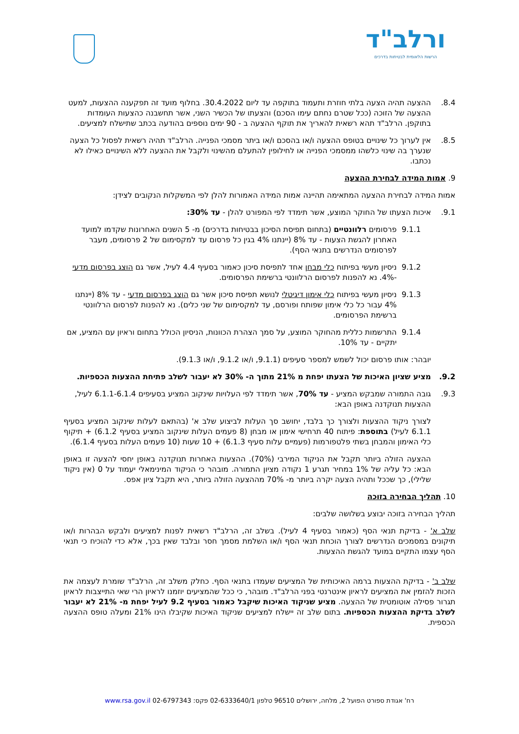ורלב"ד
הרשות הלאומית לבטיחות בדרכים
8.4. ההצעה תהיה הצעה בלתי חוזרת ותעמוד בתוקפה עד ליום 30.4.2022. בחלוף מועד זה תפקענה ההצעות, למעט ההצעה של הזוכה (ככל שטרם נחתם עימו הסכם) והצעתו של הכשיר השני, אשר תחשבנה כהצעות העומדות בתוקפן. הרלב"ד תהא רשאית להאריך את תוקף ההצעה ב - 90 ימים נוספים בהודעה בכתב שתישלח למציעים.
8.5. אין לערוך כל שינויים בטופס ההצעה ו/או בהסכם ו/או ביתר מסמכי הפנייה. הרלב"ד תהיה רשאית לפסול כל הצעה שנערך בה שינוי כלשהו ממסמכי הפנייה או לחילופין להתעלם מהשינוי ולקבל את ההצעה ללא השינויים כאילו לא נכתבו.
9. אמות המידה לבחירת ההצעה
אמות המידה לבחירת ההצעה המתאימה תהיינה אמות המידה האמורות להלן לפי המשקלות הנקובים לצידן:
9.1. איכות הצעתו של החוקר המוצע, אשר תימדד לפי המפורט להלן - עד 30%:
9.1.1 פרסומים רלוונטיים (בתחום תפיסת הסיכון בבטיחות בדרכים) מ- 5 השנים האחרונות שקדמו למועד האחרון להגשת הצעות - עד 8% (יינתנו 4% בגין כל פרסום עד למקסימום של 2 פרסומים, מעבר לפרסומים הנדרשים בתנאי הסף).
9.1.2 ניסיון מעשי בפיתוח כלי מבחן אחד לתפיסת סיכון כאמור בסעיף 4.4 לעיל, אשר גם הוצג בפרסום מדעי -4%. נא להפנות לפרסום הרלוונטי ברשימת הפרסומים.
9.1.3 ניסיון מעשי בפיתוח כלי אימון דיגיטלי לנושא תפיסת סיכון אשר גם הוצג בפרסום מדעי - עד 8% (יינתנו 4% עבור כל כלי אימון שפותח ופורסם, עד למקסימום של שני כלים). נא להפנות לפרסום הרלוונטי ברשימת הפרסומים.
9.1.4 התרשמות כללית מהחוקר המוצע, על סמך הצהרת הכוונות, הניסיון הכולל בתחום וראיון עם המציע, אם יתקיים - עד 10%.
יובהר: אותו פרסום יכול לשמש למספר סעיפים (9.1.1, ו/או 9.1.2, ו/או 9.1.3).
9.2. מציע שציון האיכות של הצעתו יפחת מ 21% מתוך ה- 30% לא יעבור לשלב פתיחת ההצעות הכספיות.
9.3. גובה התמורה שמבקש המציע - עד 70%, אשר תימדד לפי העלויות שינקוב המציע בסעיפים 6.1.1-6.1.4 לעיל, ההצעות תנוקדנה באופן הבא:
לצורך ניקוד ההצעות ולצורך כך בלבד, יחושב סך העלות לביצוע שלב א' (בהתאם לעלות שינקוב המציע בסעיף 6.1.1 לעיל) בתוספת: פיתוח 40 תרחישי אימון או מבחן (8 פעמים העלות שינקוב המציע בסעיף 6.1.2) + תיקוף כלי האימון והמבחן בשתי פלטפורמות (פעמיים עלות סעיף 6.1.3) + 10 שעות (10 פעמים העלות בסעיף 6.1.4).
ההצעה הזולה ביותר תקבל את הניקוד המירבי (70%). ההצעות האחרות תנוקדנה באופן יחסי להצעה זו באופן הבא: כל עליה של 1% במחיר תגרע 1 נקודה מציון התמורה. מובהר כי הניקוד המינימאלי יעמוד על 0 (אין ניקוד שלילי), כך שככל ותהיה הצעה יקרה ביותר מ- 70% מההצעה הזולה ביותר, היא תקבל ציון אפס.
10. תהליך הבחירה בזוכה
תהליך הבחירה בזוכה יבוצע בשלושה שלבים:
שלב א' - בדיקת תנאי הסף (כאמור בסעיף 4 לעיל). בשלב זה, הרלב"ד רשאית לפנות למציעים ולבקש הבהרות ו/או תיקונים במסמכים הנדרשים לצורך הוכחת תנאי הסף ו/או השלמת מסמך חסר ובלבד שאין בכך, אלא כדי להוכיח כי תנאי הסף עצמו התקיים במועד להגשת ההצעות.
שלב ב' - בדיקת ההצעות ברמה האיכותית של המציעים שעמדו בתנאי הסף. כחלק משלב זה, הרלב"ד שומרת לעצמה את הזכות להזמין את המציעים לראיון אינטרנטי בפני הרלב"ד. מובהר, כי ככל שהמציעים יוזמנו לראיון הרי שאי התייצבות לראיון תגרור פסילה אוטומטית של ההצעה. מציע שניקוד האיכות שיקבל כאמור בסעיף 9.2 לעיל יפחת מ- 21% לא יעבור לשלב בדיקת ההצעות הכספיות. בתום שלב זה יישלח למציעים שניקוד האיכות שקיבלו הינו 21% ומעלה טופס ההצעה הכספית.
רח' אגודת ספורט הפועל 2, מלחה, ירושלים 96510 טלפון 02-6333640/1 פקס: 02-6797343 www.rsa.gov.il